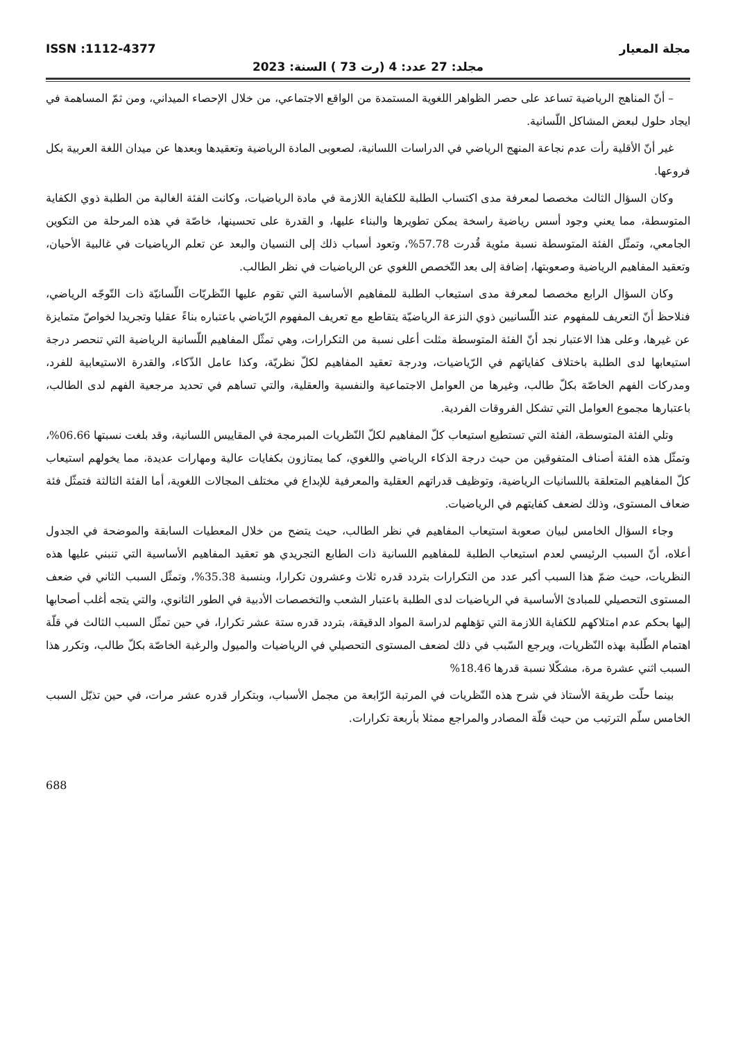مجلة المعيار ISSN :1112-4377
مجلد: 27 عدد: 4 (رت 73 ) السنة: 2023
– أنّ المناهج الرياضية تساعد على حصر الظواهر اللغوية المستمدة من الواقع الاجتماعي، من خلال الإحصاء الميداني، ومن ثمّ المساهمة في ايجاد حلول لبعض المشاكل اللّسانية.
غير أنّ الأقلية رأت عدم نجاعة المنهج الرياضي في الدراسات اللسانية، لصعوبى المادة الرياضية وتعقيدها وبعدها عن ميدان اللغة العربية بكل فروعها.
وكان السؤال الثالث مخصصا لمعرفة مدى اكتساب الطلبة للكفاية اللازمة في مادة الرياضيات، وكانت الفئة الغالبة من الطلبة ذوي الكفاية المتوسطة، مما يعني وجود أسس رياضية راسخة يمكن تطويرها والبناء عليها، و القدرة على تحسينها، خاصّة في هذه المرحلة من التكوين الجامعي، وتمثّل الفئة المتوسطة نسبة مئوية قُدرت 57.78%، وتعود أسباب ذلك إلى النسيان والبعد عن تعلم الرياضيات في غالبية الأحيان، وتعقيد المفاهيم الرياضية وصعوبتها، إضافة إلى بعد التّخصص اللغوي عن الرياضيات في نظر الطالب.
وكان السؤال الرابع مخصصا لمعرفة مدى استيعاب الطلبة للمفاهيم الأساسية التي تقوم عليها النّظريّات اللّسانيّة ذات التّوجّه الرياضي، فنلاحظ أنّ التعريف للمفهوم عند اللّسانيين ذوي النزعة الرياضيّة يتقاطع مع تعريف المفهوم الرّياضي باعتباره بناءً عقليا وتجريدا لخواصّ متمايزة عن غيرها، وعلى هذا الاعتبار نجد أنّ الفئة المتوسطة مثلت أعلى نسبة من التكرارات، وهي تمثّل المفاهيم اللّسانية الرياضية التي تنحصر درجة استيعابها لدى الطلبة باختلاف كفاياتهم في الرّياضيات، ودرجة تعقيد المفاهيم لكلّ نظريّة، وكذا عامل الذّكاء، والقدرة الاستيعابية للفرد، ومدركات الفهم الخاصّة بكلّ طالب، وغيرها من العوامل الاجتماعية والنفسية والعقلية، والتي تساهم في تحديد مرجعية الفهم لدى الطالب، باعتبارها مجموع العوامل التي تشكل الفروقات الفردية.
وتلي الفئة المتوسطة، الفئة التي تستطيع استيعاب كلّ المفاهيم لكلّ النّظريات المبرمجة في المقاييس اللسانية، وقد بلغت نسبتها 06.66%، وتمثّل هذه الفئة أصناف المتفوقين من حيث درجة الذكاء الرياضي واللغوي، كما يمتازون بكفايات عالية ومهارات عديدة، مما يخولهم استيعاب كلّ المفاهيم المتعلقة باللسانيات الرياضية، وتوظيف قدراتهم العقلية والمعرفية للإبداع في مختلف المجالات اللغوية، أما الفئة الثالثة فتمثّل فئة ضعاف المستوى، وذلك لضعف كفايتهم في الرياضيات.
وجاء السؤال الخامس لبيان صعوبة استيعاب المفاهيم في نظر الطالب، حيث يتضح من خلال المعطيات السابقة والموضحة في الجدول أعلاه، أنّ السبب الرئيسي لعدم استيعاب الطلبة للمفاهيم اللسانية ذات الطابع التجريدي هو تعقيد المفاهيم الأساسية التي تنبني عليها هذه النظريات، حيث ضمّ هذا السبب أكبر عدد من التكرارات بتردد قدره ثلاث وعشرون تكرارا، وبنسبة 35.38%، وتمثّل السبب الثاني في ضعف المستوى التحصيلي للمبادئ الأساسية في الرياضيات لدى الطلبة باعتبار الشعب والتخصصات الأدبية في الطور الثانوي، والتي يتجه أغلب أصحابها إليها بحكم عدم امتلاكهم للكفاية اللازمة التي تؤهلهم لدراسة المواد الدقيقة، بتردد قدره ستة عشر تكرارا، في حين تمثّل السبب الثالث في قلّة اهتمام الطّلبة بهذه النّظريات، ويرجع السّبب في ذلك لضعف المستوى التحصيلي في الرياضيات والميول والرغبة الخاصّة بكلّ طالب، وتكرر هذا السبب اثني عشرة مرة، مشكّلا نسبة قدرها 18.46%
بينما حلّت طريقة الأستاذ في شرح هذه النّظريات في المرتبة الرّابعة من مجمل الأسباب، وبتكرار قدره عشر مرات، في حين تذيّل السبب الخامس سلّم الترتيب من حيث قلّة المصادر والمراجع ممثلا بأربعة تكرارات.
688